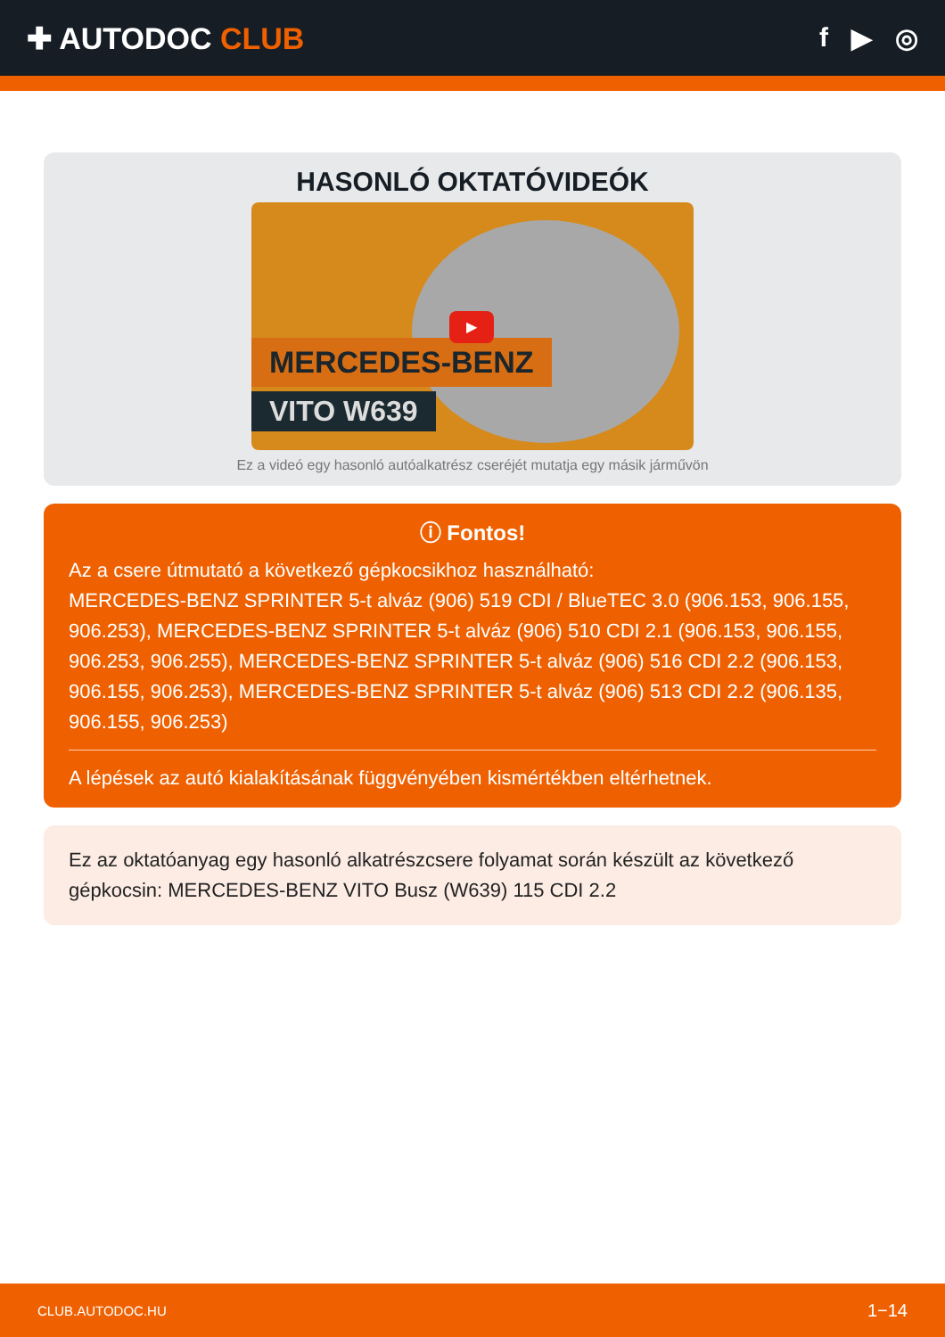✚ AUTODOC CLUB f ▶ ◎
HASONLÓ OKTATÓVIDEÓK
MERCEDES-BENZ
VITO W639
▶
Ez a videó egy hasonló autóalkatrész cseréjét mutatja egy másik járművön
ⓘ Fontos!
Az a csere útmutató a következő gépkocsikhoz használható:
MERCEDES-BENZ SPRINTER 5-t alváz (906) 519 CDI / BlueTEC 3.0 (906.153, 906.155, 906.253), MERCEDES-BENZ SPRINTER 5-t alváz (906) 510 CDI 2.1 (906.153, 906.155, 906.253, 906.255), MERCEDES-BENZ SPRINTER 5-t alváz (906) 516 CDI 2.2 (906.153, 906.155, 906.253), MERCEDES-BENZ SPRINTER 5-t alváz (906) 513 CDI 2.2 (906.135, 906.155, 906.253)
A lépések az autó kialakításának függvényében kismértékben eltérhetnek.
Ez az oktatóanyag egy hasonló alkatrészcsere folyamat során készült az következő gépkocsin: MERCEDES-BENZ VITO Busz (W639) 115 CDI 2.2
CLUB.AUTODOC.HU 1−14